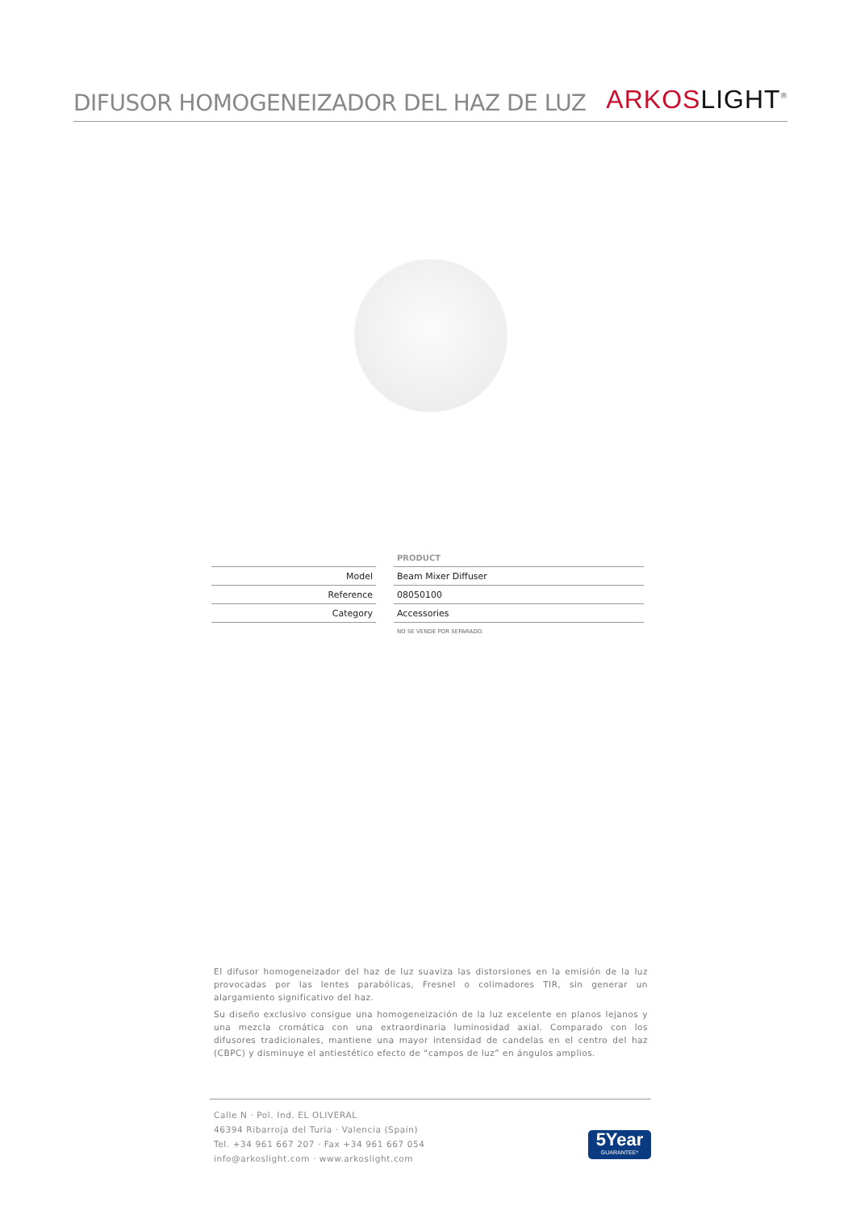DIFUSOR HOMOGENEIZADOR DEL HAZ DE LUZ
ARKOS LIGHT<sup>®</sup>
| | | PRODUCT |
| Model | | Beam Mixer Diffuser |
| Reference | | 08050100 |
| Category | | Accessories |
| | | NO SE VENDE POR SEPARADO. |
El difusor homogeneizador del haz de luz suaviza las distorsiones en la emisión de la luz provocadas por las lentes parabólicas, Fresnel o colimadores TIR, sin generar un alargamiento significativo del haz.
Su diseño exclusivo consigue una homogeneización de la luz excelente en planos lejanos y una mezcla cromática con una extraordinaria luminosidad axial. Comparado con los difusores tradicionales, mantiene una mayor intensidad de candelas en el centro del haz (CBPC) y disminuye el antiestético efecto de “campos de luz” en ángulos amplios.
Calle N · Pol. Ind. EL OLIVERAL
46394 Ribarroja del Turia · Valencia (Spain)
Tel. +34 961 667 207 · Fax +34 961 667 054
info@arkoslight.com · www.arkoslight.com
5Year
GUARANTEE*